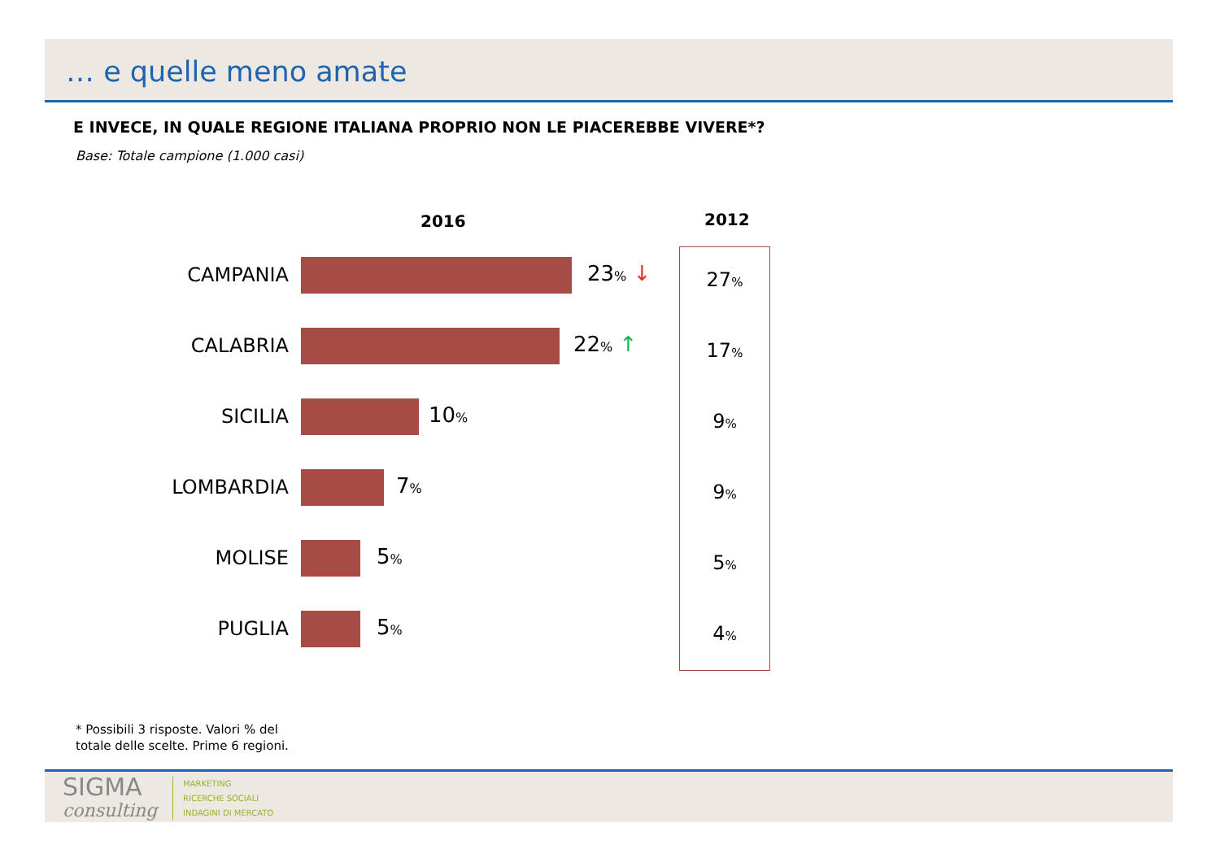… e quelle meno amate
E INVECE, IN QUALE REGIONE ITALIANA PROPRIO NON LE PIACEREBBE VIVERE*?
Base: Totale campione (1.000 casi)
2016 2012
CAMPANIA 23% ↓
CALABRIA 22% ↑
SICILIA 10%
LOMBARDIA 7%
MOLISE 5%
PUGLIA 5%
27%
17%
9%
9%
5%
4%
* Possibili 3 risposte. Valori % del
totale delle scelte. Prime 6 regioni.
SIGMA
consulting
MARKETING
RICERCHE SOCIALI
INDAGINI DI MERCATO